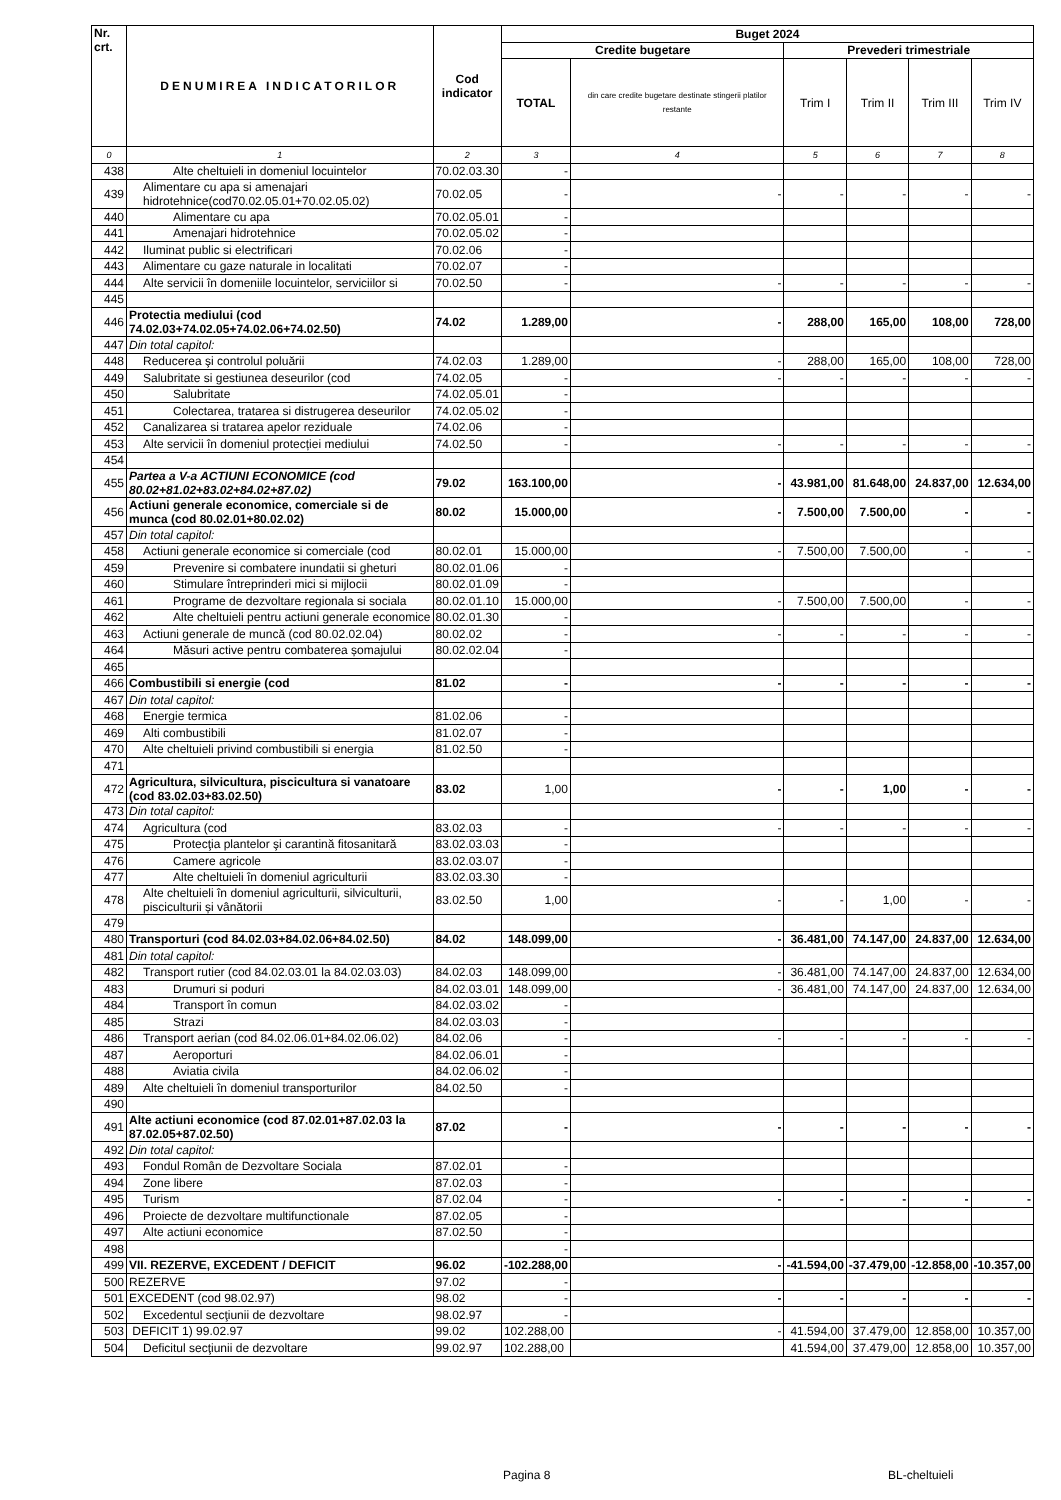| Nr. crt. | DENUMIREA INDICATORILOR | Cod indicator | Buget 2024 | | | | | |
| --- | --- | --- | --- | --- | --- | --- | --- | --- |
| | | | Credite bugetare | | Prevederi trimestriale | | | |
| | | | TOTAL | din care credite bugetare destinate stingerii platilor restante | Trim I | Trim II | Trim III | Trim IV |
| 0 | 1 | 2 | 3 | 4 | 5 | 6 | 7 | 8 |
| 438 | Alte cheltuieli in domeniul locuintelor | 70.02.03.30 | - | | | | | |
| 439 | Alimentare cu apa si amenajari hidrotehnice(cod70.02.05.01+70.02.05.02) | 70.02.05 | - | - | - | - | - | - |
| 440 | Alimentare cu apa | 70.02.05.01 | - | | | | | |
| 441 | Amenajari hidrotehnice | 70.02.05.02 | - | | | | | |
| 442 | Iluminat public si electrificari | 70.02.06 | - | | | | | |
| 443 | Alimentare cu gaze naturale in localitati | 70.02.07 | - | | | | | |
| 444 | Alte servicii în domeniile locuintelor, serviciilor si | 70.02.50 | - | - | - | - | - | - |
| 445 | | | | | | | | |
| 446 | Protectia mediului (cod 74.02.03+74.02.05+74.02.06+74.02.50) | 74.02 | 1.289,00 | - | 288,00 | 165,00 | 108,00 | 728,00 |
| 447 | Din total capitol: | | | | | | | |
| 448 | Reducerea şi controlul poluării | 74.02.03 | 1.289,00 | - | 288,00 | 165,00 | 108,00 | 728,00 |
| 449 | Salubritate si gestiunea deseurilor (cod | 74.02.05 | - | - | - | - | - | - |
| 450 | Salubritate | 74.02.05.01 | - | | | | | |
| 451 | Colectarea, tratarea si distrugerea deseurilor | 74.02.05.02 | - | | | | | |
| 452 | Canalizarea si tratarea apelor reziduale | 74.02.06 | - | | | | | |
| 453 | Alte servicii în domeniul protecției mediului | 74.02.50 | - | - | - | - | - | - |
| 454 | | | | | | | | |
| 455 | Partea a V-a ACTIUNI ECONOMICE (cod 80.02+81.02+83.02+84.02+87.02) | 79.02 | 163.100,00 | - | 43.981,00 | 81.648,00 | 24.837,00 | 12.634,00 |
| 456 | Actiuni generale economice, comerciale si de munca (cod 80.02.01+80.02.02) | 80.02 | 15.000,00 | - | 7.500,00 | 7.500,00 | - | - |
| 457 | Din total capitol: | | | | | | | |
| 458 | Actiuni generale economice si comerciale (cod | 80.02.01 | 15.000,00 | - | 7.500,00 | 7.500,00 | - | - |
| 459 | Prevenire si combatere inundatii si gheturi | 80.02.01.06 | - | | | | | |
| 460 | Stimulare întreprinderi mici si mijlocii | 80.02.01.09 | - | | | | | |
| 461 | Programe de dezvoltare regionala si sociala | 80.02.01.10 | 15.000,00 | - | 7.500,00 | 7.500,00 | - | - |
| 462 | Alte cheltuieli pentru actiuni generale economice | 80.02.01.30 | - | | | | | |
| 463 | Actiuni generale de muncă (cod 80.02.02.04) | 80.02.02 | - | - | - | - | - | - |
| 464 | Măsuri active pentru combaterea șomajului | 80.02.02.04 | - | | | | | |
| 465 | | | | | | | | |
| 466 | Combustibili si energie (cod | 81.02 | - | - | - | - | - | - |
| 467 | Din total capitol: | | | | | | | |
| 468 | Energie termica | 81.02.06 | - | | | | | |
| 469 | Alti combustibili | 81.02.07 | - | | | | | |
| 470 | Alte cheltuieli privind combustibili si energia | 81.02.50 | - | | | | | |
| 471 | | | | | | | | |
| 472 | Agricultura, silvicultura, piscicultura si vanatoare (cod 83.02.03+83.02.50) | 83.02 | 1,00 | - | - | 1,00 | - | - |
| 473 | Din total capitol: | | | | | | | |
| 474 | Agricultura (cod | 83.02.03 | - | - | - | - | - | - |
| 475 | Protecţia plantelor şi carantină fitosanitară | 83.02.03.03 | - | | | | | |
| 476 | Camere agricole | 83.02.03.07 | - | | | | | |
| 477 | Alte cheltuieli în domeniul agriculturii | 83.02.03.30 | - | | | | | |
| 478 | Alte cheltuieli în domeniul agriculturii, silviculturii, pisciculturii și vânătorii | 83.02.50 | 1,00 | - | - | 1,00 | - | - |
| 479 | | | | | | | | |
| 480 | Transporturi (cod 84.02.03+84.02.06+84.02.50) | 84.02 | 148.099,00 | - | 36.481,00 | 74.147,00 | 24.837,00 | 12.634,00 |
| 481 | Din total capitol: | | | | | | | |
| 482 | Transport rutier (cod 84.02.03.01 la 84.02.03.03) | 84.02.03 | 148.099,00 | - | 36.481,00 | 74.147,00 | 24.837,00 | 12.634,00 |
| 483 | Drumuri si poduri | 84.02.03.01 | 148.099,00 | - | 36.481,00 | 74.147,00 | 24.837,00 | 12.634,00 |
| 484 | Transport în comun | 84.02.03.02 | - | | | | | |
| 485 | Strazi | 84.02.03.03 | - | | | | | |
| 486 | Transport aerian (cod 84.02.06.01+84.02.06.02) | 84.02.06 | - | - | - | - | - | - |
| 487 | Aeroporturi | 84.02.06.01 | - | | | | | |
| 488 | Aviatia civila | 84.02.06.02 | - | | | | | |
| 489 | Alte cheltuieli în domeniul transporturilor | 84.02.50 | - | | | | | |
| 490 | | | | | | | | |
| 491 | Alte actiuni economice (cod 87.02.01+87.02.03 la 87.02.05+87.02.50) | 87.02 | - | - | - | - | - | - |
| 492 | Din total capitol: | | | | | | | |
| 493 | Fondul Român de Dezvoltare Sociala | 87.02.01 | - | | | | | |
| 494 | Zone libere | 87.02.03 | - | | | | | |
| 495 | Turism | 87.02.04 | - | - | - | - | - | - |
| 496 | Proiecte de dezvoltare multifunctionale | 87.02.05 | - | | | | | |
| 497 | Alte actiuni economice | 87.02.50 | - | | | | | |
| 498 | | | - | | | | | |
| 499 | VII. REZERVE, EXCEDENT / DEFICIT | 96.02 | -102.288,00 | - | -41.594,00 | -37.479,00 | -12.858,00 | -10.357,00 |
| 500 | REZERVE | 97.02 | - | | | | | |
| 501 | EXCEDENT (cod 98.02.97) | 98.02 | - | - | - | - | - | - |
| 502 | Excedentul secţiunii de dezvoltare | 98.02.97 | - | | | | | |
| 503 | DEFICIT 1) 99.02.97 | 99.02 | 102.288,00 | - | 41.594,00 | 37.479,00 | 12.858,00 | 10.357,00 |
| 504 | Deficitul secţiunii de dezvoltare | 99.02.97 | 102.288,00 | | 41.594,00 | 37.479,00 | 12.858,00 | 10.357,00 |
Pagina 8 BL-cheltuieli